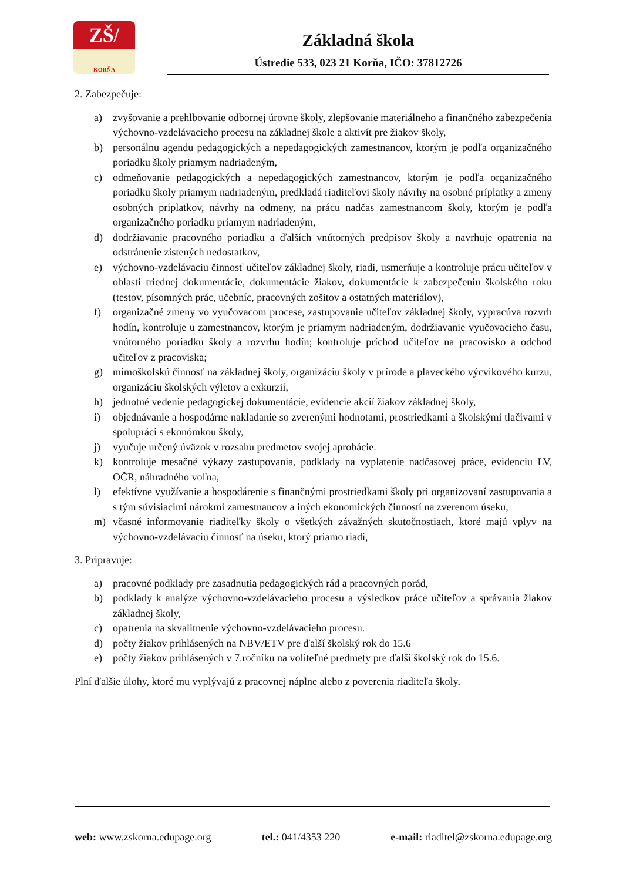ZŠ/
KORŇA
Základná škola
Ústredie 533, 023 21 Korňa, IČO: 37812726
2. Zabezpečuje:
a) zvyšovanie a prehlbovanie odbornej úrovne školy, zlepšovanie materiálneho a finančného zabezpečenia výchovno-vzdelávacieho procesu na základnej škole a aktivít pre žiakov školy,
b) personálnu agendu pedagogických a nepedagogických zamestnancov, ktorým je podľa organizačného poriadku školy priamym nadriadeným,
c) odmeňovanie pedagogických a nepedagogických zamestnancov, ktorým je podľa organizačného poriadku školy priamym nadriadeným, predkladá riaditeľovi školy návrhy na osobné príplatky a zmeny osobných príplatkov, návrhy na odmeny, na prácu nadčas zamestnancom školy, ktorým je podľa organizačného poriadku priamym nadriadeným,
d) dodržiavanie pracovného poriadku a ďalších vnútorných predpisov školy a navrhuje opatrenia na odstránenie zistených nedostatkov,
e) výchovno-vzdelávaciu činnosť učiteľov základnej školy, riadi, usmerňuje a kontroluje prácu učiteľov v oblasti triednej dokumentácie, dokumentácie žiakov, dokumentácie k zabezpečeniu školského roku (testov, písomných prác, učebníc, pracovných zošitov a ostatných materiálov),
f) organizačné zmeny vo vyučovacom procese, zastupovanie učiteľov základnej školy, vypracúva rozvrh hodín, kontroluje u zamestnancov, ktorým je priamym nadriadeným, dodržiavanie vyučovacieho času, vnútorného poriadku školy a rozvrhu hodín; kontroluje príchod učiteľov na pracovisko a odchod učiteľov z pracoviska;
g) mimoškolskú činnosť na základnej školy, organizáciu školy v prírode a plaveckého výcvikového kurzu, organizáciu školských výletov a exkurzií,
h) jednotné vedenie pedagogickej dokumentácie, evidencie akcií žiakov základnej školy,
i) objednávanie a hospodárne nakladanie so zverenými hodnotami, prostriedkami a školskými tlačivami v spolupráci s ekonómkou školy,
j) vyučuje určený úväzok v rozsahu predmetov svojej aprobácie.
k) kontroluje mesačné výkazy zastupovania, podklady na vyplatenie nadčasovej práce, evidenciu LV, OČR, náhradného voľna,
l) efektívne využívanie a hospodárenie s finančnými prostriedkami školy pri organizovaní zastupovania a s tým súvisiacimi nárokmi zamestnancov a iných ekonomických činností na zverenom úseku,
m) včasné informovanie riaditeľky školy o všetkých závažných skutočnostiach, ktoré majú vplyv na výchovno-vzdelávaciu činnosť na úseku, ktorý priamo riadi,
3. Pripravuje:
a) pracovné podklady pre zasadnutia pedagogických rád a pracovných porád,
b) podklady k analýze výchovno-vzdelávacieho procesu a výsledkov práce učiteľov a správania žiakov základnej školy,
c) opatrenia na skvalitnenie výchovno-vzdelávacieho procesu.
d) počty žiakov prihlásených na NBV/ETV pre ďalší školský rok do 15.6
e) počty žiakov prihlásených v 7.ročníku na voliteľné predmety pre ďalší školský rok do 15.6.
Plní ďalšie úlohy, ktoré mu vyplývajú z pracovnej náplne alebo z poverenia riaditeľa školy.
web: www.zskorna.edupage.org tel.: 041/4353 220 e-mail: riaditel@zskorna.edupage.org